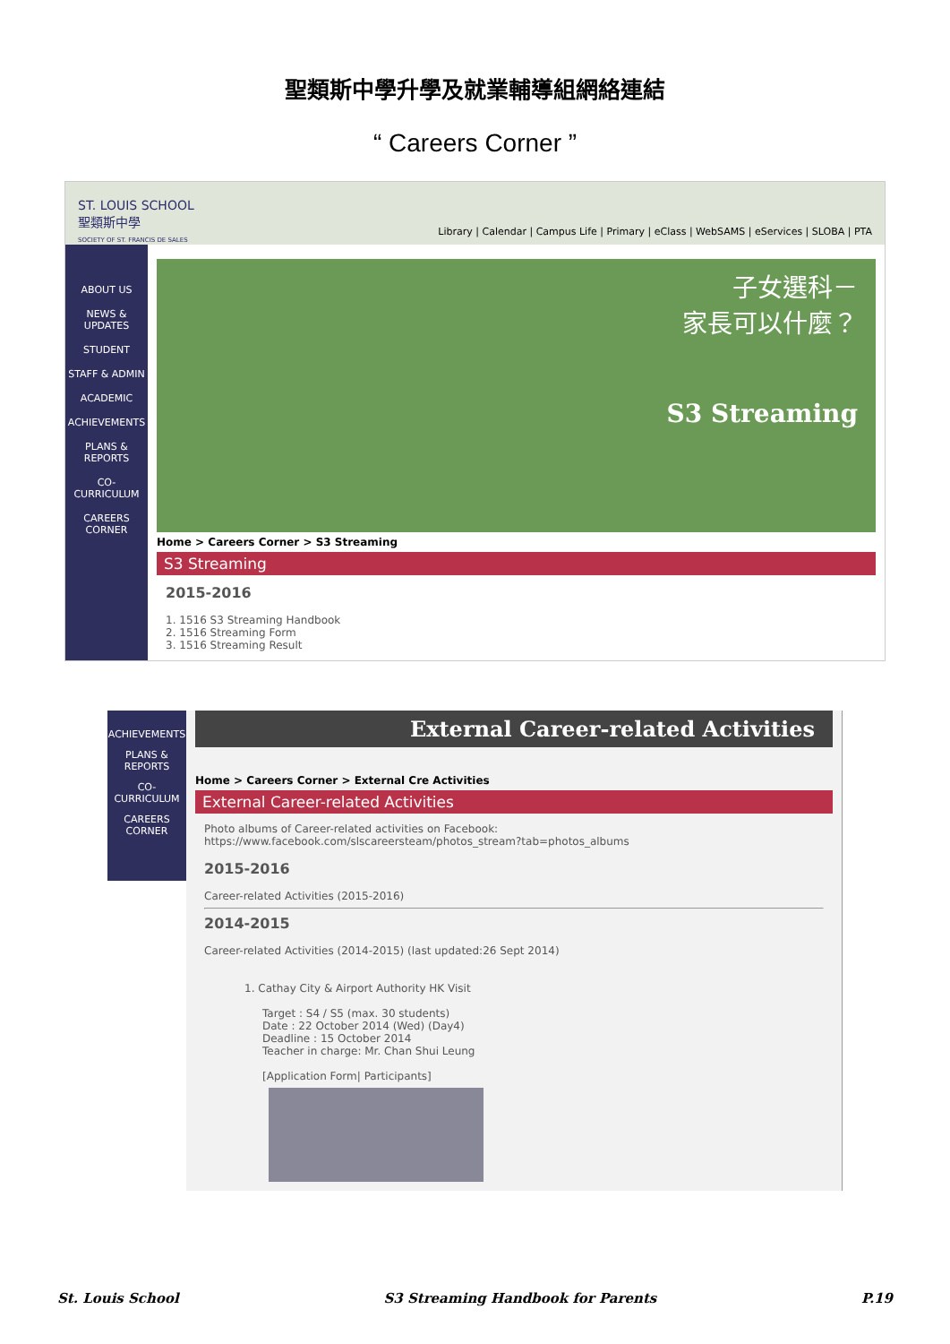聖類斯中學升學及就業輔導組網絡連結
“ Careers Corner ”
ST. LOUIS SCHOOL
聖類斯中學
SOCIETY OF ST. FRANCIS DE SALES
Library | Calendar | Campus Life | Primary | eClass | WebSAMS | eServices | SLOBA | PTA
ABOUT US
NEWS & UPDATES
STUDENT
STAFF & ADMIN
ACADEMIC
ACHIEVEMENTS
PLANS & REPORTS
CO-CURRICULUM
CAREERS CORNER
子女選科－
家長可以什麼？
S3 Streaming
Home > Careers Corner > S3 Streaming
S3 Streaming
2015-2016
1. 1516 S3 Streaming Handbook
2. 1516 Streaming Form
3. 1516 Streaming Result
ACHIEVEMENTS
PLANS & REPORTS
CO-CURRICULUM
CAREERS CORNER
External Career-related Activities
Home > Careers Corner > External Cre Activities
External Career-related Activities
Photo albums of Career-related activities on Facebook:
https://www.facebook.com/slscareersteam/photos_stream?tab=photos_albums
2015-2016
Career-related Activities (2015-2016)
2014-2015
Career-related Activities (2014-2015) (last updated:26 Sept 2014)
1. Cathay City & Airport Authority HK Visit
Target : S4 / S5 (max. 30 students)
Date : 22 October 2014 (Wed) (Day4)
Deadline : 15 October 2014
Teacher in charge: Mr. Chan Shui Leung
[Application Form| Participants]
St. Louis School S3 Streaming Handbook for Parents P.19